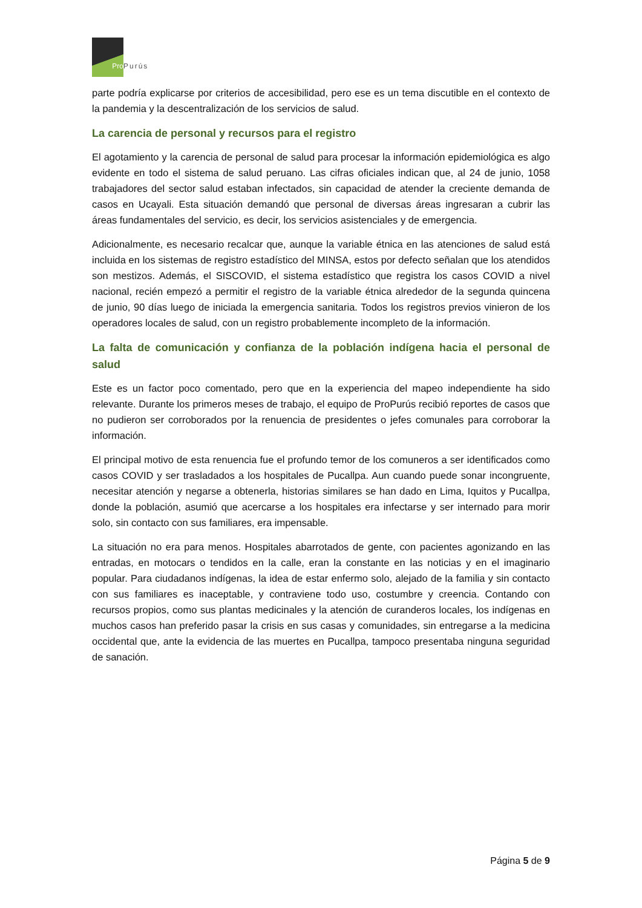Pro Purús
parte podría explicarse por criterios de accesibilidad, pero ese es un tema discutible en el contexto de la pandemia y la descentralización de los servicios de salud.
La carencia de personal y recursos para el registro
El agotamiento y la carencia de personal de salud para procesar la información epidemiológica es algo evidente en todo el sistema de salud peruano. Las cifras oficiales indican que, al 24 de junio, 1058 trabajadores del sector salud estaban infectados, sin capacidad de atender la creciente demanda de casos en Ucayali. Esta situación demandó que personal de diversas áreas ingresaran a cubrir las áreas fundamentales del servicio, es decir, los servicios asistenciales y de emergencia.
Adicionalmente, es necesario recalcar que, aunque la variable étnica en las atenciones de salud está incluida en los sistemas de registro estadístico del MINSA, estos por defecto señalan que los atendidos son mestizos. Además, el SISCOVID, el sistema estadístico que registra los casos COVID a nivel nacional, recién empezó a permitir el registro de la variable étnica alrededor de la segunda quincena de junio, 90 días luego de iniciada la emergencia sanitaria. Todos los registros previos vinieron de los operadores locales de salud, con un registro probablemente incompleto de la información.
La falta de comunicación y confianza de la población indígena hacia el personal de salud
Este es un factor poco comentado, pero que en la experiencia del mapeo independiente ha sido relevante. Durante los primeros meses de trabajo, el equipo de ProPurús recibió reportes de casos que no pudieron ser corroborados por la renuencia de presidentes o jefes comunales para corroborar la información.
El principal motivo de esta renuencia fue el profundo temor de los comuneros a ser identificados como casos COVID y ser trasladados a los hospitales de Pucallpa. Aun cuando puede sonar incongruente, necesitar atención y negarse a obtenerla, historias similares se han dado en Lima, Iquitos y Pucallpa, donde la población, asumió que acercarse a los hospitales era infectarse y ser internado para morir solo, sin contacto con sus familiares, era impensable.
La situación no era para menos. Hospitales abarrotados de gente, con pacientes agonizando en las entradas, en motocars o tendidos en la calle, eran la constante en las noticias y en el imaginario popular. Para ciudadanos indígenas, la idea de estar enfermo solo, alejado de la familia y sin contacto con sus familiares es inaceptable, y contraviene todo uso, costumbre y creencia. Contando con recursos propios, como sus plantas medicinales y la atención de curanderos locales, los indígenas en muchos casos han preferido pasar la crisis en sus casas y comunidades, sin entregarse a la medicina occidental que, ante la evidencia de las muertes en Pucallpa, tampoco presentaba ninguna seguridad de sanación.
Página 5 de 9